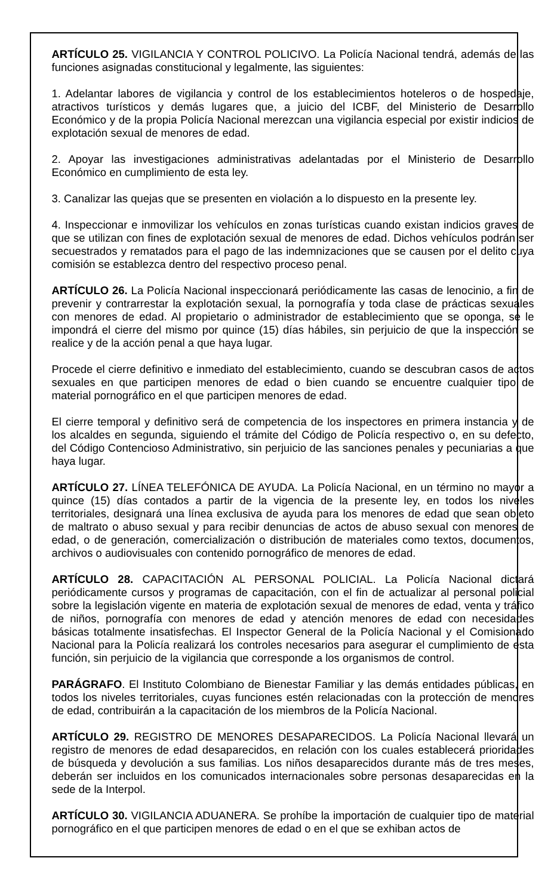ARTÍCULO 25. VIGILANCIA Y CONTROL POLICIVO. La Policía Nacional tendrá, además de las funciones asignadas constitucional y legalmente, las siguientes:
1. Adelantar labores de vigilancia y control de los establecimientos hoteleros o de hospedaje, atractivos turísticos y demás lugares que, a juicio del ICBF, del Ministerio de Desarrollo Económico y de la propia Policía Nacional merezcan una vigilancia especial por existir indicios de explotación sexual de menores de edad.
2. Apoyar las investigaciones administrativas adelantadas por el Ministerio de Desarrollo Económico en cumplimiento de esta ley.
3. Canalizar las quejas que se presenten en violación a lo dispuesto en la presente ley.
4. Inspeccionar e inmovilizar los vehículos en zonas turísticas cuando existan indicios graves de que se utilizan con fines de explotación sexual de menores de edad. Dichos vehículos podrán ser secuestrados y rematados para el pago de las indemnizaciones que se causen por el delito cuya comisión se establezca dentro del respectivo proceso penal.
ARTÍCULO 26. La Policía Nacional inspeccionará periódicamente las casas de lenocinio, a fin de prevenir y contrarrestar la explotación sexual, la pornografía y toda clase de prácticas sexuales con menores de edad. Al propietario o administrador de establecimiento que se oponga, se le impondrá el cierre del mismo por quince (15) días hábiles, sin perjuicio de que la inspección se realice y de la acción penal a que haya lugar.
Procede el cierre definitivo e inmediato del establecimiento, cuando se descubran casos de actos sexuales en que participen menores de edad o bien cuando se encuentre cualquier tipo de material pornográfico en el que participen menores de edad.
El cierre temporal y definitivo será de competencia de los inspectores en primera instancia y de los alcaldes en segunda, siguiendo el trámite del Código de Policía respectivo o, en su defecto, del Código Contencioso Administrativo, sin perjuicio de las sanciones penales y pecuniarias a que haya lugar.
ARTÍCULO 27. LÍNEA TELEFÓNICA DE AYUDA. La Policía Nacional, en un término no mayor a quince (15) días contados a partir de la vigencia de la presente ley, en todos los niveles territoriales, designará una línea exclusiva de ayuda para los menores de edad que sean objeto de maltrato o abuso sexual y para recibir denuncias de actos de abuso sexual con menores de edad, o de generación, comercialización o distribución de materiales como textos, documentos, archivos o audiovisuales con contenido pornográfico de menores de edad.
ARTÍCULO 28. CAPACITACIÓN AL PERSONAL POLICIAL. La Policía Nacional dictará periódicamente cursos y programas de capacitación, con el fin de actualizar al personal policial sobre la legislación vigente en materia de explotación sexual de menores de edad, venta y tráfico de niños, pornografía con menores de edad y atención menores de edad con necesidades básicas totalmente insatisfechas. El Inspector General de la Policía Nacional y el Comisionado Nacional para la Policía realizará los controles necesarios para asegurar el cumplimiento de esta función, sin perjuicio de la vigilancia que corresponde a los organismos de control.
PARÁGRAFO. El Instituto Colombiano de Bienestar Familiar y las demás entidades públicas, en todos los niveles territoriales, cuyas funciones estén relacionadas con la protección de menores de edad, contribuirán a la capacitación de los miembros de la Policía Nacional.
ARTÍCULO 29. REGISTRO DE MENORES DESAPARECIDOS. La Policía Nacional llevará un registro de menores de edad desaparecidos, en relación con los cuales establecerá prioridades de búsqueda y devolución a sus familias. Los niños desaparecidos durante más de tres meses, deberán ser incluidos en los comunicados internacionales sobre personas desaparecidas en la sede de la Interpol.
ARTÍCULO 30. VIGILANCIA ADUANERA. Se prohíbe la importación de cualquier tipo de material pornográfico en el que participen menores de edad o en el que se exhiban actos de